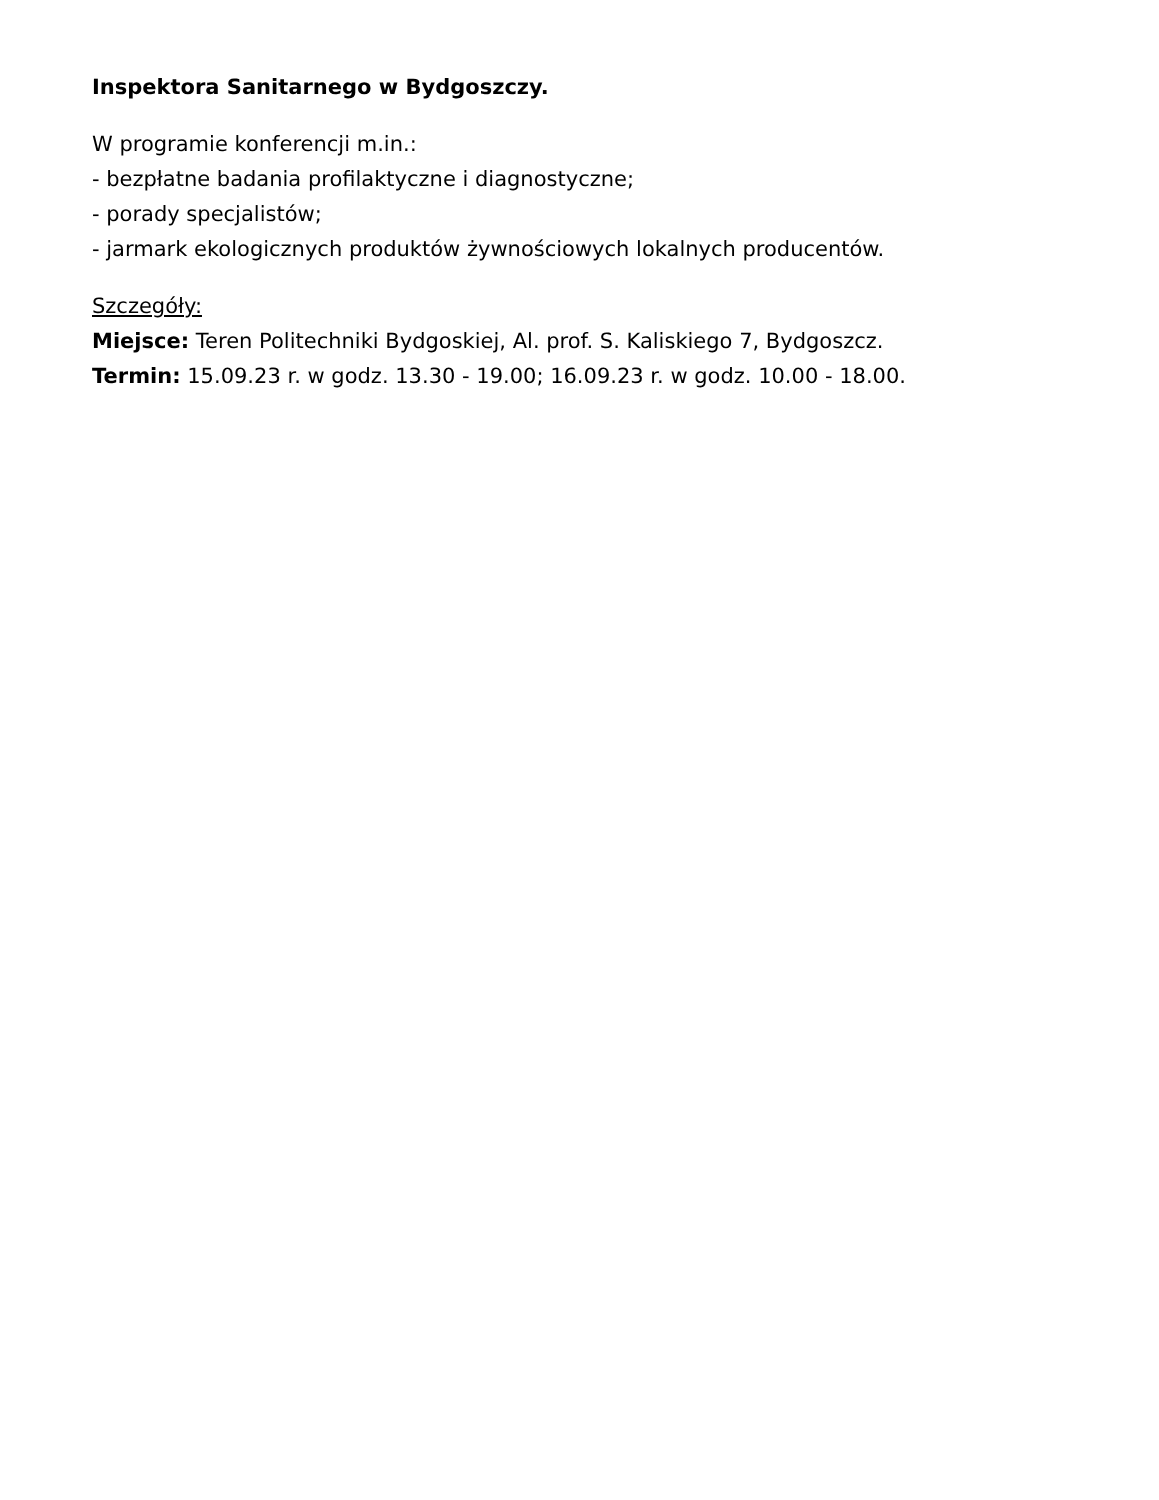Inspektora Sanitarnego w Bydgoszczy.
W programie konferencji m.in.:
- bezpłatne badania profilaktyczne i diagnostyczne;
- porady specjalistów;
- jarmark ekologicznych produktów żywnościowych lokalnych producentów.
Szczegóły:
Miejsce: Teren Politechniki Bydgoskiej, Al. prof. S. Kaliskiego 7, Bydgoszcz.
Termin: 15.09.23 r. w godz. 13.30 - 19.00; 16.09.23 r. w godz. 10.00 - 18.00.